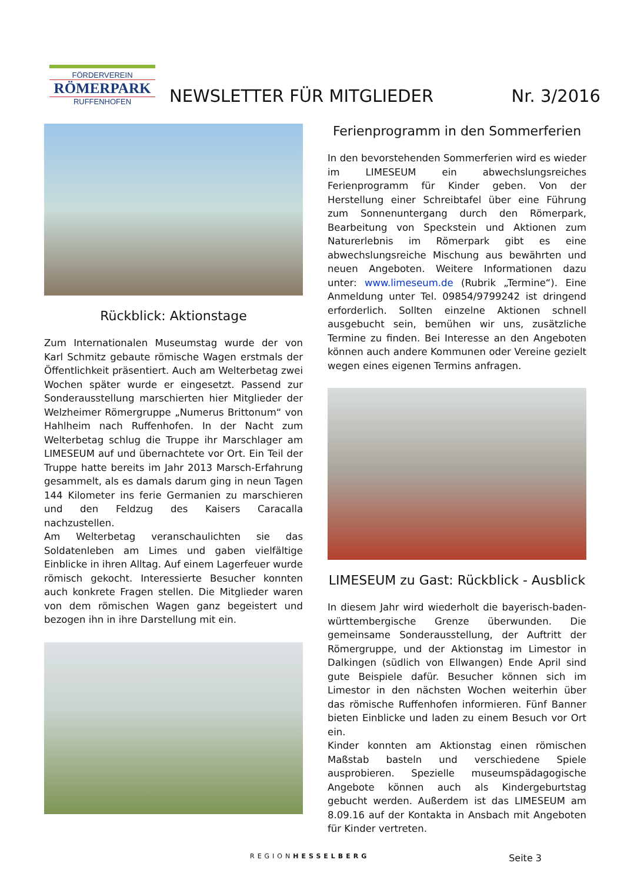FÖRDERVEREIN
RÖMERPARK
RUFFENHOFEN
NEWSLETTER FÜR MITGLIEDER
Nr. 3/2016
Rückblick: Aktionstage
Zum Internationalen Museumstag wurde der von Karl Schmitz gebaute römische Wagen erstmals der Öffentlichkeit präsentiert. Auch am Welterbetag zwei Wochen später wurde er eingesetzt. Passend zur Sonderausstellung marschierten hier Mitglieder der Welzheimer Römergruppe „Numerus Brittonum“ von Hahlheim nach Ruffenhofen. In der Nacht zum Welterbetag schlug die Truppe ihr Marschlager am LIMESEUM auf und übernachtete vor Ort. Ein Teil der Truppe hatte bereits im Jahr 2013 Marsch-Erfahrung gesammelt, als es damals darum ging in neun Tagen 144 Kilometer ins ferie Germanien zu marschieren und den Feldzug des Kaisers Caracalla nachzustellen.
Am Welterbetag veranschaulichten sie das Soldatenleben am Limes und gaben vielfältige Einblicke in ihren Alltag. Auf einem Lagerfeuer wurde römisch gekocht. Interessierte Besucher konnten auch konkrete Fragen stellen. Die Mitglieder waren von dem römischen Wagen ganz begeistert und bezogen ihn in ihre Darstellung mit ein.
Ferienprogramm in den Sommerferien
In den bevorstehenden Sommerferien wird es wieder im LIMESEUM ein abwechslungsreiches Ferienprogramm für Kinder geben. Von der Herstellung einer Schreibtafel über eine Führung zum Sonnenuntergang durch den Römerpark, Bearbeitung von Speckstein und Aktionen zum Naturerlebnis im Römerpark gibt es eine abwechslungsreiche Mischung aus bewährten und neuen Angeboten. Weitere Informationen dazu unter: www.limeseum.de (Rubrik „Termine“). Eine Anmeldung unter Tel. 09854/9799242 ist dringend erforderlich. Sollten einzelne Aktionen schnell ausgebucht sein, bemühen wir uns, zusätzliche Termine zu finden. Bei Interesse an den Angeboten können auch andere Kommunen oder Vereine gezielt wegen eines eigenen Termins anfragen.
LIMESEUM zu Gast: Rückblick - Ausblick
In diesem Jahr wird wiederholt die bayerisch-baden-württembergische Grenze überwunden. Die gemeinsame Sonderausstellung, der Auftritt der Römergruppe, und der Aktionstag im Limestor in Dalkingen (südlich von Ellwangen) Ende April sind gute Beispiele dafür. Besucher können sich im Limestor in den nächsten Wochen weiterhin über das römische Ruffenhofen informieren. Fünf Banner bieten Einblicke und laden zu einem Besuch vor Ort ein.
Kinder konnten am Aktionstag einen römischen Maßstab basteln und verschiedene Spiele ausprobieren. Spezielle museumspädagogische Angebote können auch als Kindergeburtstag gebucht werden. Außerdem ist das LIMESEUM am 8.09.16 auf der Kontakta in Ansbach mit Angeboten für Kinder vertreten.
REGIONHESSELBERG Seite 3